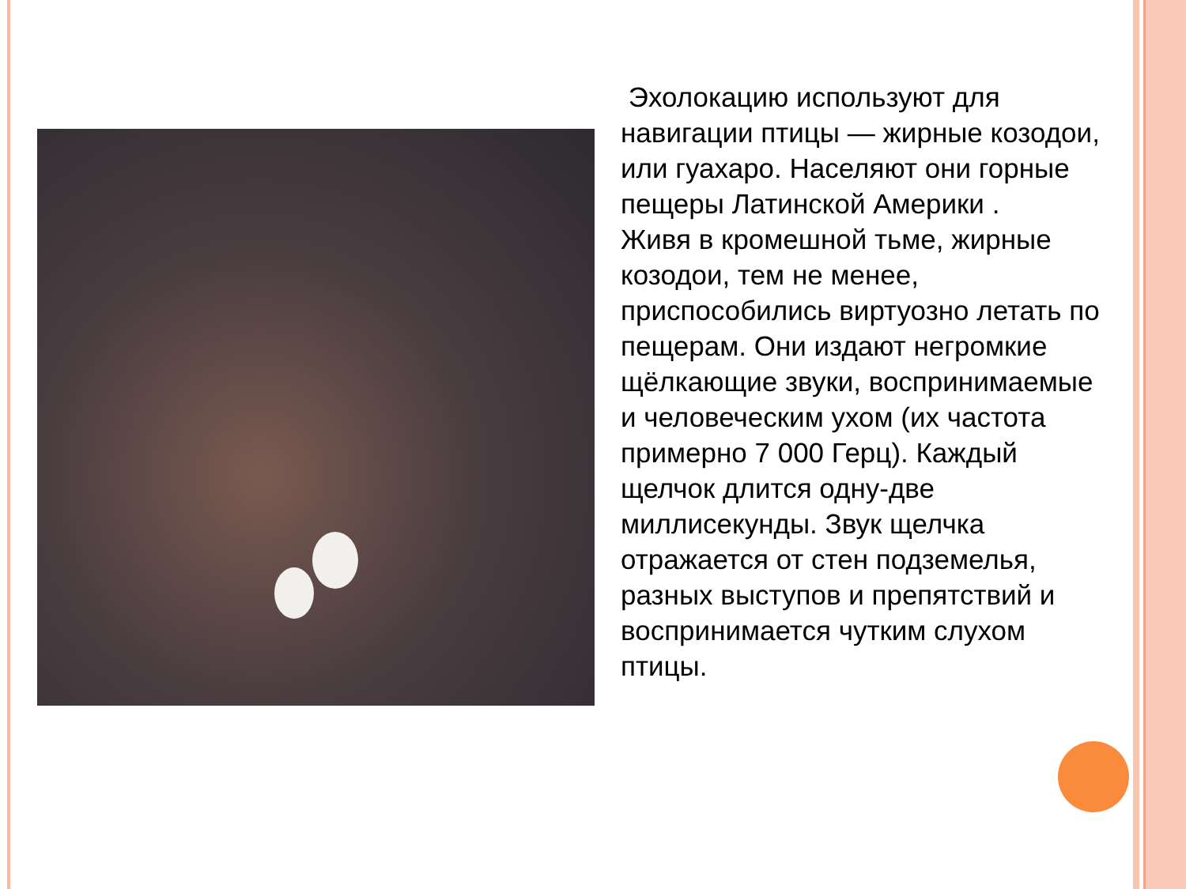Эхолокацию используют для навигации птицы — жирные козодои, или гуахаро. Населяют они горные пещеры Латинской Америки .
Живя в кромешной тьме, жирные козодои, тем не менее, приспособились виртуозно летать по пещерам. Они издают негромкие щёлкающие звуки, воспринимаемые и человеческим ухом (их частота примерно 7 000 Герц). Каждый щелчок длится одну-две миллисекунды. Звук щелчка отражается от стен подземелья, разных выступов и препятствий и воспринимается чутким слухом птицы.